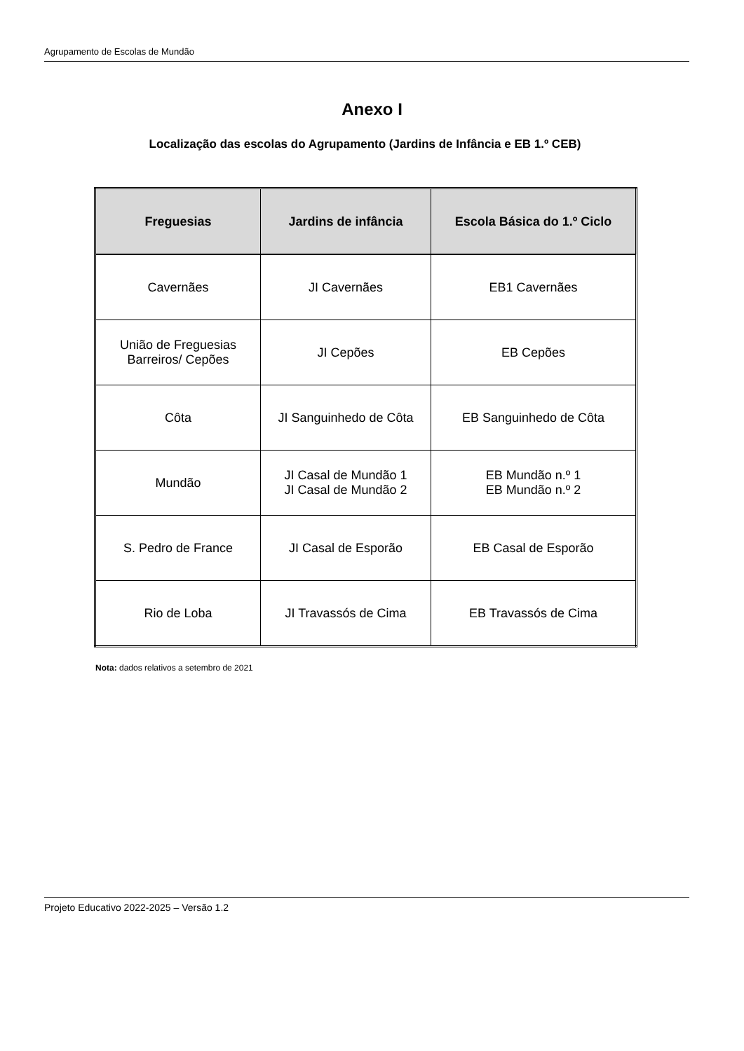Agrupamento de Escolas de Mundão
Anexo I
Localização das escolas do Agrupamento (Jardins de Infância e EB 1.º CEB)
| Freguesias | Jardins de infância | Escola Básica do 1.º Ciclo |
| --- | --- | --- |
| Cavernães | JI Cavernães | EB1 Cavernães |
| União de Freguesias Barreiros/ Cepões | JI Cepões | EB Cepões |
| Côta | JI Sanguinhedo de Côta | EB Sanguinhedo de Côta |
| Mundão | JI Casal de Mundão 1 JI Casal de Mundão 2 | EB Mundão n.º 1 EB Mundão n.º 2 |
| S. Pedro de France | JI Casal de Esporão | EB Casal de Esporão |
| Rio de Loba | JI Travassós de Cima | EB Travassós de Cima |
Nota: dados relativos a setembro de 2021
Projeto Educativo 2022-2025 – Versão 1.2